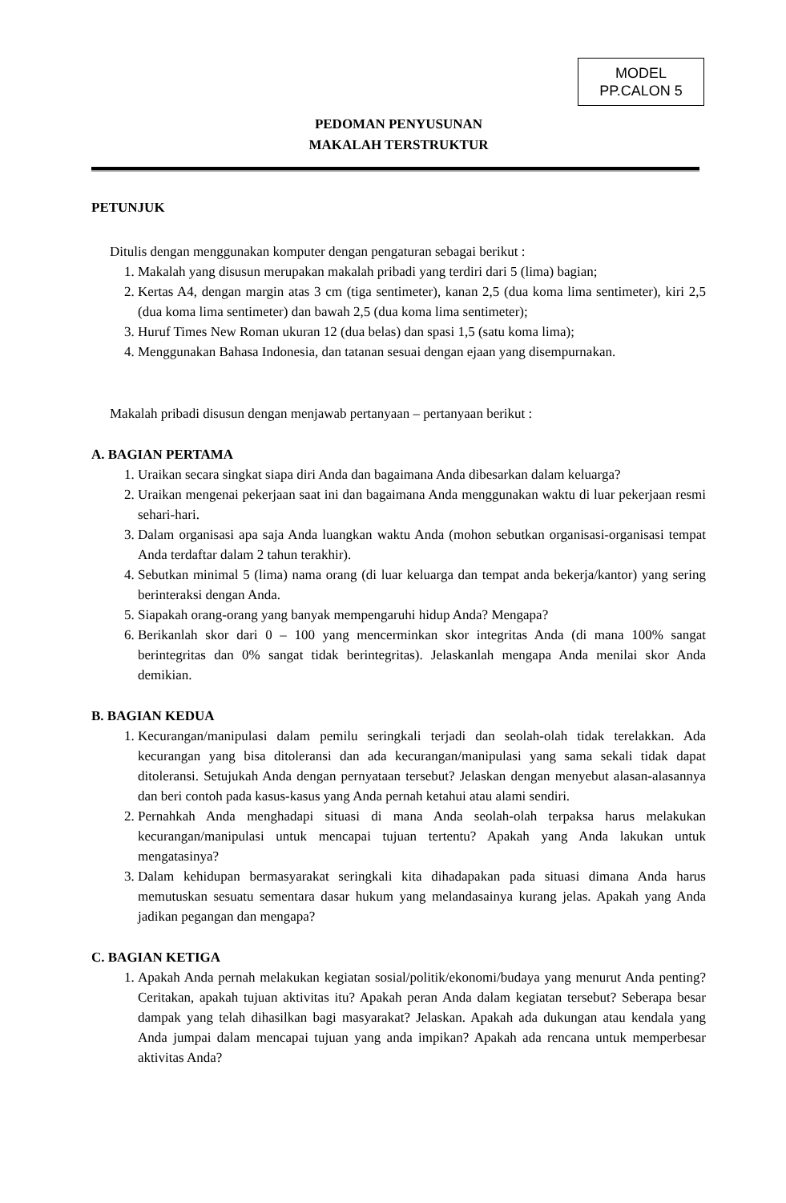MODEL
PP.CALON 5
PEDOMAN PENYUSUNAN
MAKALAH TERSTRUKTUR
PETUNJUK
Ditulis dengan menggunakan komputer dengan pengaturan sebagai berikut :
1. Makalah yang disusun merupakan makalah pribadi yang terdiri dari 5 (lima) bagian;
2. Kertas A4, dengan margin atas 3 cm (tiga sentimeter), kanan 2,5 (dua koma lima sentimeter), kiri 2,5 (dua koma lima sentimeter) dan bawah 2,5 (dua koma lima sentimeter);
3. Huruf Times New Roman ukuran 12 (dua belas) dan spasi 1,5 (satu koma lima);
4. Menggunakan Bahasa Indonesia, dan tatanan sesuai dengan ejaan yang disempurnakan.
Makalah pribadi disusun dengan menjawab pertanyaan – pertanyaan berikut :
A. BAGIAN PERTAMA
1. Uraikan secara singkat siapa diri Anda dan bagaimana Anda dibesarkan dalam keluarga?
2. Uraikan mengenai pekerjaan saat ini dan bagaimana Anda menggunakan waktu di luar pekerjaan resmi sehari-hari.
3. Dalam organisasi apa saja Anda luangkan waktu Anda (mohon sebutkan organisasi-organisasi tempat Anda terdaftar dalam 2 tahun terakhir).
4. Sebutkan minimal 5 (lima) nama orang (di luar keluarga dan tempat anda bekerja/kantor) yang sering berinteraksi dengan Anda.
5. Siapakah orang-orang yang banyak mempengaruhi hidup Anda? Mengapa?
6. Berikanlah skor dari 0 – 100 yang mencerminkan skor integritas Anda (di mana 100% sangat berintegritas dan 0% sangat tidak berintegritas). Jelaskanlah mengapa Anda menilai skor Anda demikian.
B. BAGIAN KEDUA
1. Kecurangan/manipulasi dalam pemilu seringkali terjadi dan seolah-olah tidak terelakkan. Ada kecurangan yang bisa ditoleransi dan ada kecurangan/manipulasi yang sama sekali tidak dapat ditoleransi. Setujukah Anda dengan pernyataan tersebut? Jelaskan dengan menyebut alasan-alasannya dan beri contoh pada kasus-kasus yang Anda pernah ketahui atau alami sendiri.
2. Pernahkah Anda menghadapi situasi di mana Anda seolah-olah terpaksa harus melakukan kecurangan/manipulasi untuk mencapai tujuan tertentu? Apakah yang Anda lakukan untuk mengatasinya?
3. Dalam kehidupan bermasyarakat seringkali kita dihadapakan pada situasi dimana Anda harus memutuskan sesuatu sementara dasar hukum yang melandasainya kurang jelas. Apakah yang Anda jadikan pegangan dan mengapa?
C. BAGIAN KETIGA
1. Apakah Anda pernah melakukan kegiatan sosial/politik/ekonomi/budaya yang menurut Anda penting? Ceritakan, apakah tujuan aktivitas itu? Apakah peran Anda dalam kegiatan tersebut? Seberapa besar dampak yang telah dihasilkan bagi masyarakat? Jelaskan. Apakah ada dukungan atau kendala yang Anda jumpai dalam mencapai tujuan yang anda impikan? Apakah ada rencana untuk memperbesar aktivitas Anda?